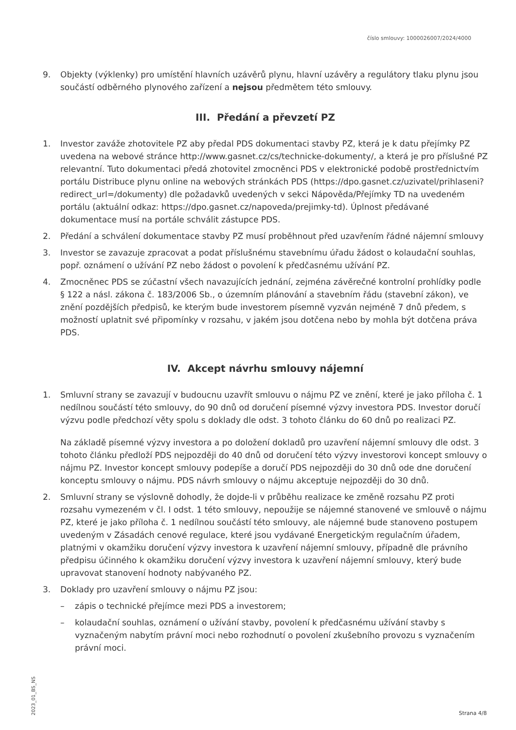číslo smlouvy: 1000026007/2024/4000
9. Objekty (výklenky) pro umístění hlavních uzávěrů plynu, hlavní uzávěry a regulátory tlaku plynu jsou součástí odběrného plynového zařízení a nejsou předmětem této smlouvy.
III. Předání a převzetí PZ
1. Investor zaváže zhotovitele PZ aby předal PDS dokumentaci stavby PZ, která je k datu přejímky PZ uvedena na webové stránce http://www.gasnet.cz/cs/technicke-dokumenty/, a která je pro příslušné PZ relevantní. Tuto dokumentaci předá zhotovitel zmocněnci PDS v elektronické podobě prostřednictvím portálu Distribuce plynu online na webových stránkách PDS (https://dpo.gasnet.cz/uzivatel/prihlaseni?redirect_url=/dokumenty) dle požadavků uvedených v sekci Nápověda/Přejímky TD na uvedeném portálu (aktuální odkaz: https://dpo.gasnet.cz/napoveda/prejimky-td). Úplnost předávané dokumentace musí na portále schválit zástupce PDS.
2. Předání a schválení dokumentace stavby PZ musí proběhnout před uzavřením řádné nájemní smlouvy
3. Investor se zavazuje zpracovat a podat příslušnému stavebnímu úřadu žádost o kolaudační souhlas, popř. oznámení o užívání PZ nebo žádost o povolení k předčasnému užívání PZ.
4. Zmocněnec PDS se zúčastní všech navazujících jednání, zejména závěrečné kontrolní prohlídky podle § 122 a násl. zákona č. 183/2006 Sb., o územním plánování a stavebním řádu (stavební zákon), ve znění pozdějších předpisů, ke kterým bude investorem písemně vyzván nejméně 7 dnů předem, s možností uplatnit své připomínky v rozsahu, v jakém jsou dotčena nebo by mohla být dotčena práva PDS.
IV. Akcept návrhu smlouvy nájemní
1. Smluvní strany se zavazují v budoucnu uzavřít smlouvu o nájmu PZ ve znění, které je jako příloha č. 1 nedílnou součástí této smlouvy, do 90 dnů od doručení písemné výzvy investora PDS. Investor doručí výzvu podle předchozí věty spolu s doklady dle odst. 3 tohoto článku do 60 dnů po realizaci PZ.
Na základě písemné výzvy investora a po doložení dokladů pro uzavření nájemní smlouvy dle odst. 3 tohoto článku předloží PDS nejpozději do 40 dnů od doručení této výzvy investorovi koncept smlouvy o nájmu PZ. Investor koncept smlouvy podepíše a doručí PDS nejpozději do 30 dnů ode dne doručení konceptu smlouvy o nájmu. PDS návrh smlouvy o nájmu akceptuje nejpozději do 30 dnů.
2. Smluvní strany se výslovně dohodly, že dojde-li v průběhu realizace ke změně rozsahu PZ proti rozsahu vymezeném v čl. I odst. 1 této smlouvy, nepoužije se nájemné stanovené ve smlouvě o nájmu PZ, které je jako příloha č. 1 nedílnou součástí této smlouvy, ale nájemné bude stanoveno postupem uvedeným v Zásadách cenové regulace, které jsou vydávané Energetickým regulačním úřadem, platnými v okamžiku doručení výzvy investora k uzavření nájemní smlouvy, případně dle právního předpisu účinného k okamžiku doručení výzvy investora k uzavření nájemní smlouvy, který bude upravovat stanovení hodnoty nabývaného PZ.
3. Doklady pro uzavření smlouvy o nájmu PZ jsou:
– zápis o technické přejímce mezi PDS a investorem;
– kolaudační souhlas, oznámení o užívání stavby, povolení k předčasnému užívání stavby s vyznačeným nabytím právní moci nebo rozhodnutí o povolení zkušebního provozu s vyznačením právní moci.
2023_01_BS_NS
Strana 4/8